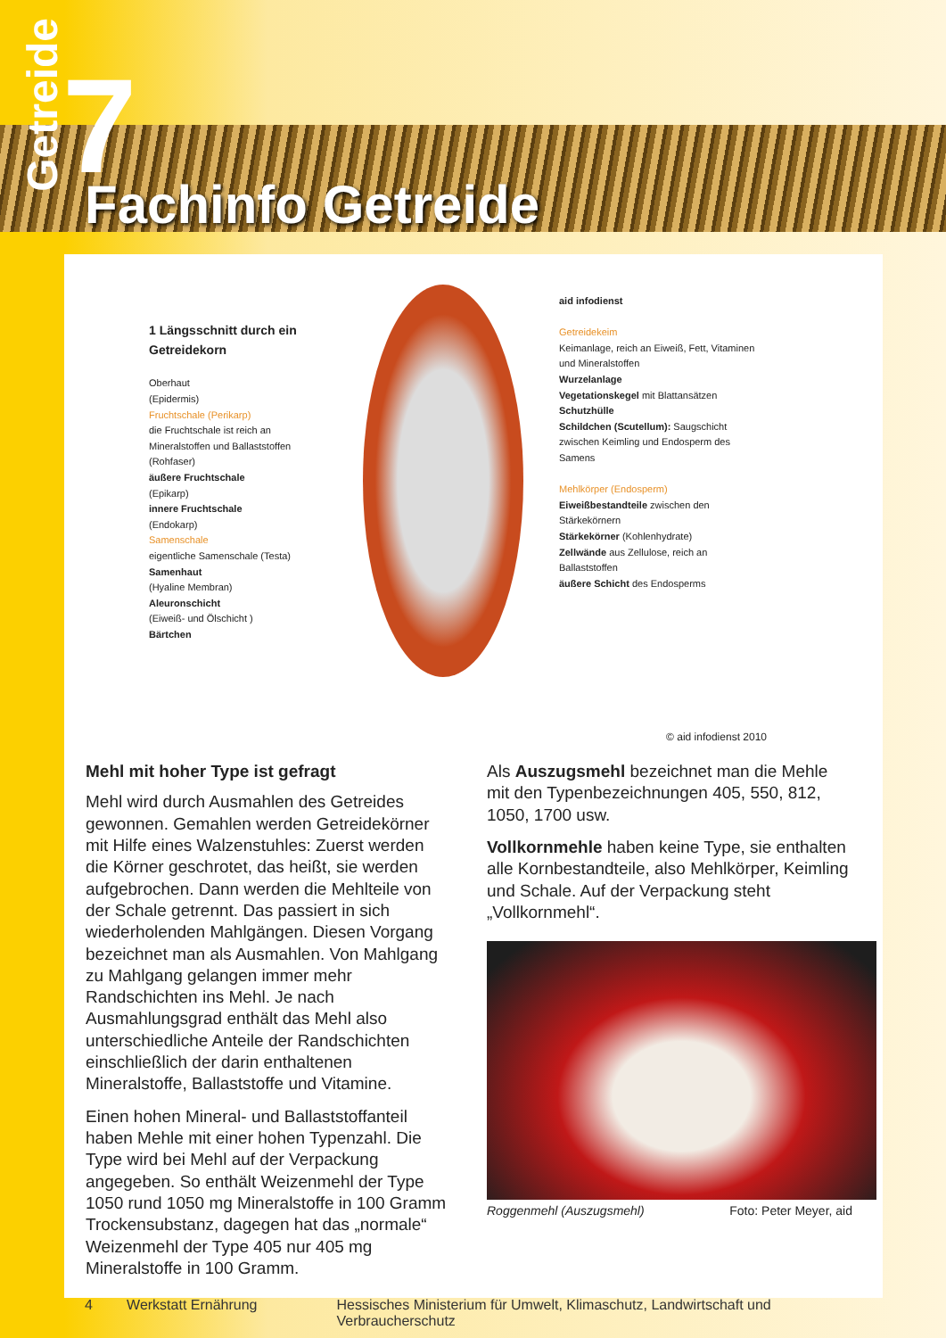Getreide
7 Fachinfo Getreide
1 Längsschnitt durch ein Getreidekorn
Oberhaut
(Epidermis)
Fruchtschale (Perikarp)
die Fruchtschale ist reich an Mineralstoffen und Ballaststoffen (Rohfaser)
äußere Fruchtschale
(Epikarp)
innere Fruchtschale
(Endokarp)
Samenschale
eigentliche Samenschale (Testa)
Samenhaut
(Hyaline Membran)
Aleuronschicht
(Eiweiß- und Ölschicht )
Bärtchen
aid infodienst
Getreidekeim
Keimanlage, reich an Eiweiß, Fett, Vitaminen und Mineralstoffen
Wurzelanlage
Vegetationskegel mit Blattansätzen
Schutzhülle
Schildchen (Scutellum): Saugschicht zwischen Keimling und Endosperm des Samens
Mehlkörper (Endosperm)
Eiweißbestandteile zwischen den Stärkekörnern
Stärkekörner (Kohlenhydrate)
Zellwände aus Zellulose, reich an Ballaststoffen
äußere Schicht des Endosperms
© aid infodienst 2010
Mehl mit hoher Type ist gefragt
Mehl wird durch Ausmahlen des Getreides gewonnen. Gemahlen werden Getreidekörner mit Hilfe eines Walzenstuhles: Zuerst werden die Körner geschrotet, das heißt, sie werden aufgebrochen. Dann werden die Mehlteile von der Schale getrennt. Das passiert in sich wiederholenden Mahlgängen. Diesen Vorgang bezeichnet man als Ausmahlen. Von Mahlgang zu Mahlgang gelangen immer mehr Randschichten ins Mehl. Je nach Ausmahlungsgrad enthält das Mehl also unterschiedliche Anteile der Randschichten einschließlich der darin enthaltenen Mineralstoffe, Ballaststoffe und Vitamine.
Einen hohen Mineral- und Ballaststoffanteil haben Mehle mit einer hohen Typenzahl. Die Type wird bei Mehl auf der Verpackung angegeben. So enthält Weizenmehl der Type 1050 rund 1050 mg Mineralstoffe in 100 Gramm Trockensubstanz, dagegen hat das „normale“ Weizenmehl der Type 405 nur 405 mg Mineralstoffe in 100 Gramm.
Als Auszugsmehl bezeichnet man die Mehle mit den Typenbezeichnungen 405, 550, 812, 1050, 1700 usw.
Vollkornmehle haben keine Type, sie enthalten alle Kornbestandteile, also Mehlkörper, Keimling und Schale. Auf der Verpackung steht „Vollkornmehl“.
Roggenmehl (Auszugsmehl) Foto: Peter Meyer, aid
4 Werkstatt Ernährung Hessisches Ministerium für Umwelt, Klimaschutz, Landwirtschaft und Verbraucherschutz